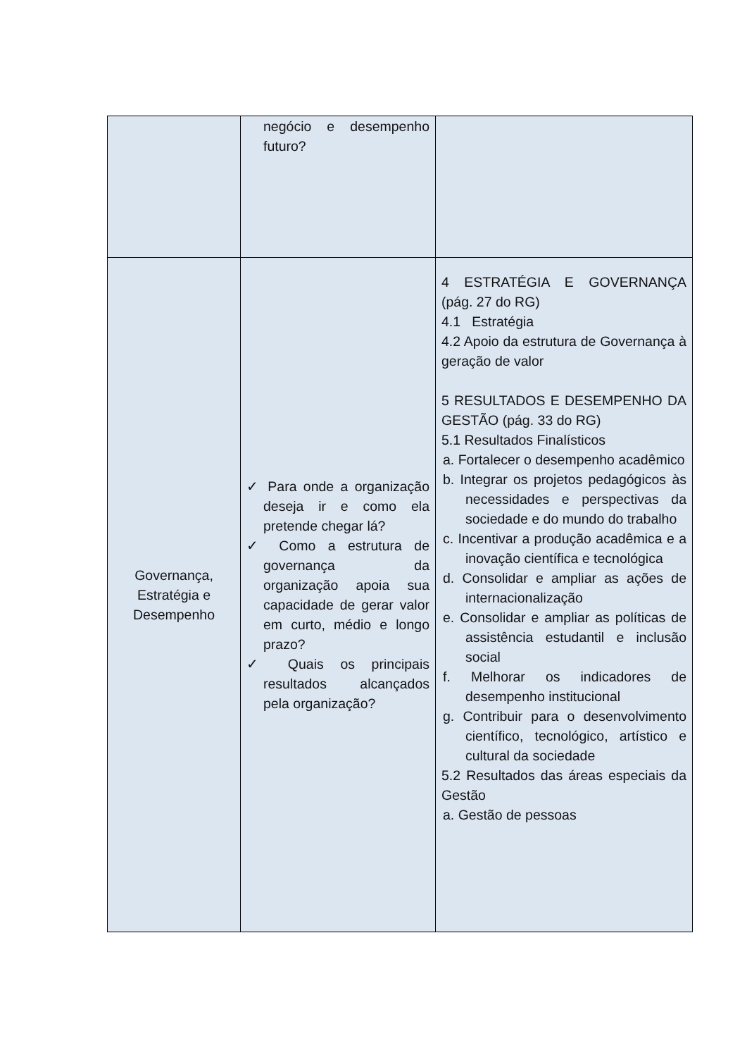| | negócio e desempenho futuro? | |
| Governança, Estratégia e Desempenho | ✓ Para onde a organização deseja ir e como ela pretende chegar lá? ✓ Como a estrutura de governança da organização apoia sua capacidade de gerar valor em curto, médio e longo prazo? ✓ Quais os principais resultados alcançados pela organização? | 4 ESTRATÉGIA E GOVERNANÇA (pág. 27 do RG) 4.1 Estratégia 4.2 Apoio da estrutura de Governança à geração de valor 5 RESULTADOS E DESEMPENHO DA GESTÃO (pág. 33 do RG) 5.1 Resultados Finalísticos a. Fortalecer o desempenho acadêmico b. Integrar os projetos pedagógicos às necessidades e perspectivas da sociedade e do mundo do trabalho c. Incentivar a produção acadêmica e a inovação científica e tecnológica d. Consolidar e ampliar as ações de internacionalização e. Consolidar e ampliar as políticas de assistência estudantil e inclusão social f. Melhorar os indicadores de desempenho institucional g. Contribuir para o desenvolvimento científico, tecnológico, artístico e cultural da sociedade 5.2 Resultados das áreas especiais da Gestão a. Gestão de pessoas |